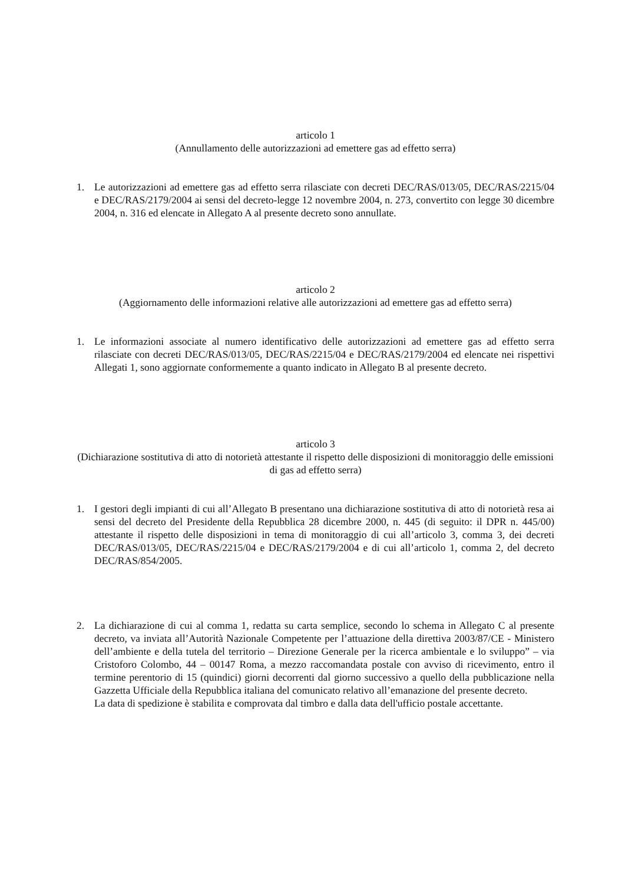articolo 1
(Annullamento delle autorizzazioni ad emettere gas ad effetto serra)
1. Le autorizzazioni ad emettere gas ad effetto serra rilasciate con decreti DEC/RAS/013/05, DEC/RAS/2215/04 e DEC/RAS/2179/2004 ai sensi del decreto-legge 12 novembre 2004, n. 273, convertito con legge 30 dicembre 2004, n. 316 ed elencate in Allegato A al presente decreto sono annullate.
articolo 2
(Aggiornamento delle informazioni relative alle autorizzazioni ad emettere gas ad effetto serra)
1. Le informazioni associate al numero identificativo delle autorizzazioni ad emettere gas ad effetto serra rilasciate con decreti DEC/RAS/013/05, DEC/RAS/2215/04 e DEC/RAS/2179/2004 ed elencate nei rispettivi Allegati 1, sono aggiornate conformemente a quanto indicato in Allegato B al presente decreto.
articolo 3
(Dichiarazione sostitutiva di atto di notorietà attestante il rispetto delle disposizioni di monitoraggio delle emissioni di gas ad effetto serra)
1. I gestori degli impianti di cui all’Allegato B presentano una dichiarazione sostitutiva di atto di notorietà resa ai sensi del decreto del Presidente della Repubblica 28 dicembre 2000, n. 445 (di seguito: il DPR n. 445/00) attestante il rispetto delle disposizioni in tema di monitoraggio di cui all’articolo 3, comma 3, dei decreti DEC/RAS/013/05, DEC/RAS/2215/04 e DEC/RAS/2179/2004 e di cui all’articolo 1, comma 2, del decreto DEC/RAS/854/2005.
2. La dichiarazione di cui al comma 1, redatta su carta semplice, secondo lo schema in Allegato C al presente decreto, va inviata all’Autorità Nazionale Competente per l’attuazione della direttiva 2003/87/CE - Ministero dell’ambiente e della tutela del territorio – Direzione Generale per la ricerca ambientale e lo sviluppo” – via Cristoforo Colombo, 44 – 00147 Roma, a mezzo raccomandata postale con avviso di ricevimento, entro il termine perentorio di 15 (quindici) giorni decorrenti dal giorno successivo a quello della pubblicazione nella Gazzetta Ufficiale della Repubblica italiana del comunicato relativo all’emanazione del presente decreto.
La data di spedizione è stabilita e comprovata dal timbro e dalla data dell'ufficio postale accettante.